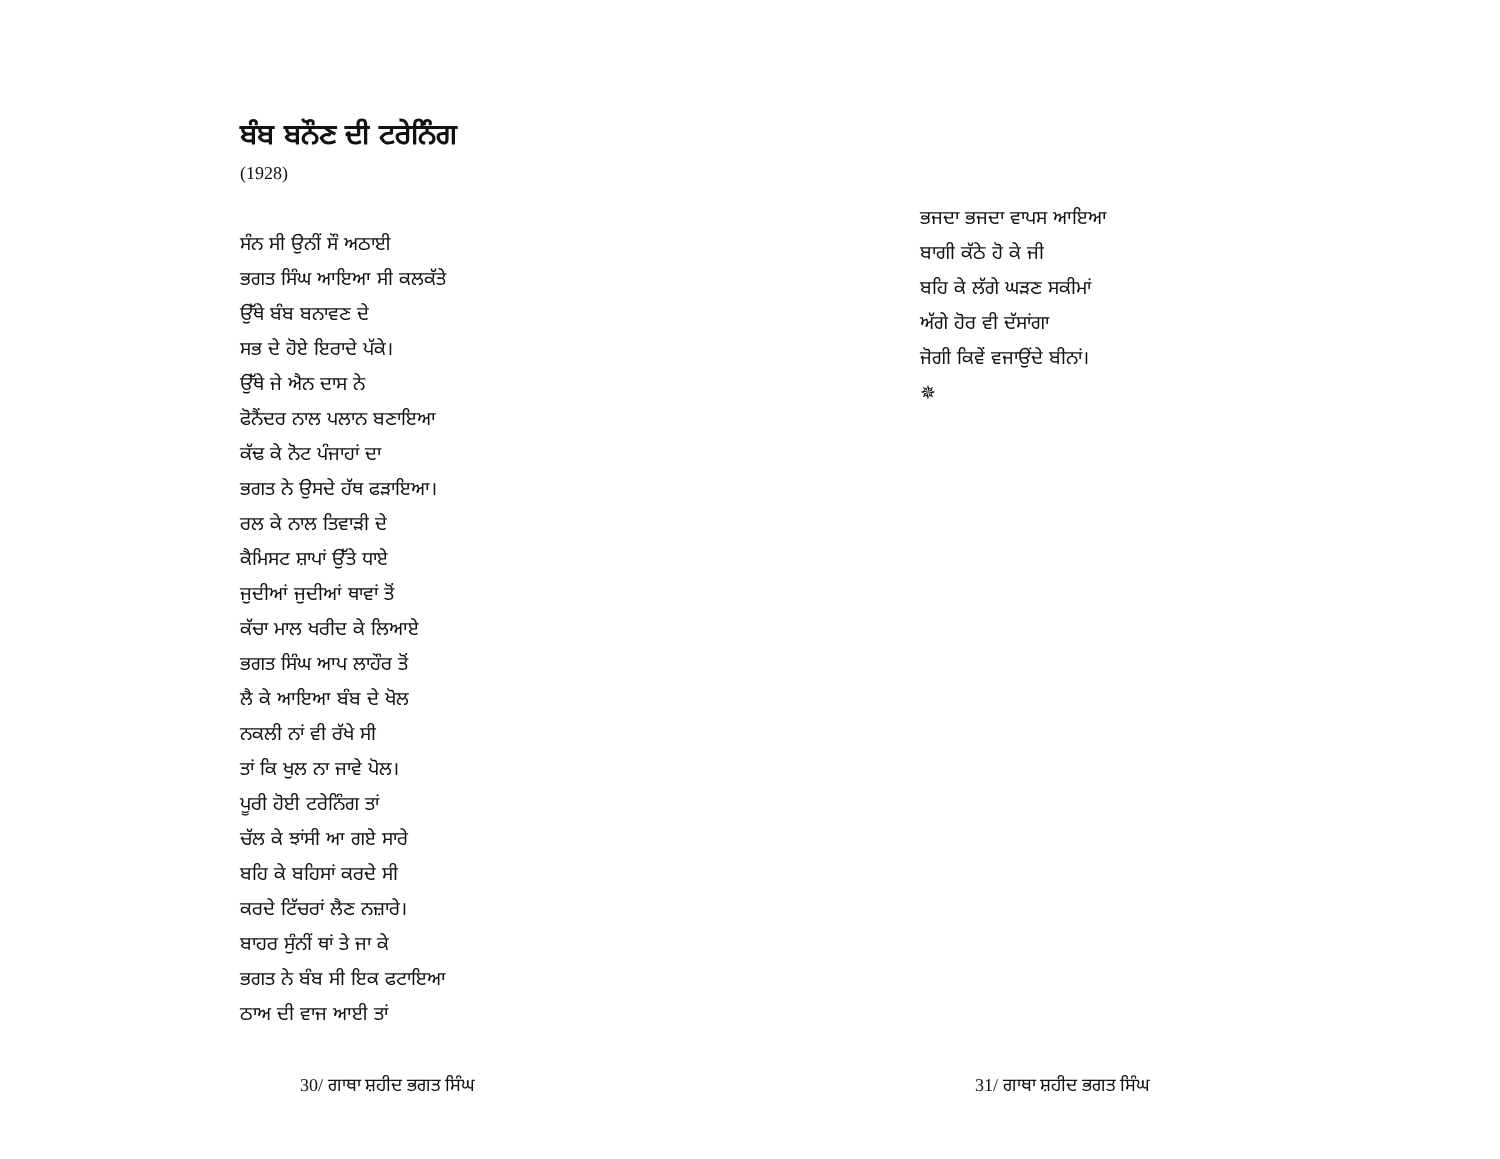ਬੰਬ ਬਨੌਣ ਦੀ ਟਰੇਨਿੰਗ
(1928)
ਸੰਨ ਸੀ ਉਨੀਂ ਸੌ ਅਠਾਈ
ਭਗਤ ਸਿੰਘ ਆਇਆ ਸੀ ਕਲਕੱਤੇ
ਉੱਥੇ ਬੰਬ ਬਨਾਵਣ ਦੇ
ਸਭ ਦੇ ਹੋਏ ਇਰਾਦੇ ਪੱਕੇ।
ਉੱਥੇ ਜੇ ਐਨ ਦਾਸ ਨੇ
ਫੋਨੈਂਦਰ ਨਾਲ ਪਲਾਨ ਬਣਾਇਆ
ਕੱਢ ਕੇ ਨੋਟ ਪੰਜਾਹਾਂ ਦਾ
ਭਗਤ ਨੇ ਉਸਦੇ ਹੱਥ ਫੜਾਇਆ।
ਰਲ ਕੇ ਨਾਲ ਤਿਵਾੜੀ ਦੇ
ਕੈਮਿਸਟ ਸ਼ਾਪਾਂ ਉੱਤੇ ਧਾਏ
ਜੁਦੀਆਂ ਜੁਦੀਆਂ ਥਾਵਾਂ ਤੋਂ
ਕੱਚਾ ਮਾਲ ਖਰੀਦ ਕੇ ਲਿਆਏ
ਭਗਤ ਸਿੰਘ ਆਪ ਲਾਹੌਰ ਤੋਂ
ਲੈ ਕੇ ਆਇਆ ਬੰਬ ਦੇ ਖੋਲ
ਨਕਲੀ ਨਾਂ ਵੀ ਰੱਖੇ ਸੀ
ਤਾਂ ਕਿ ਖੁਲ ਨਾ ਜਾਵੇ ਪੋਲ।
ਪੂਰੀ ਹੋਈ ਟਰੇਨਿੰਗ ਤਾਂ
ਚੱਲ ਕੇ ਝਾਂਸੀ ਆ ਗਏ ਸਾਰੇ
ਬਹਿ ਕੇ ਬਹਿਸਾਂ ਕਰਦੇ ਸੀ
ਕਰਦੇ ਟਿੱਚਰਾਂ ਲੈਣ ਨਜ਼ਾਰੇ।
ਬਾਹਰ ਸੁੰਨੀਂ ਥਾਂ ਤੇ ਜਾ ਕੇ
ਭਗਤ ਨੇ ਬੰਬ ਸੀ ਇਕ ਫਟਾਇਆ
ਠਾਅ ਦੀ ਵਾਜ ਆਈ ਤਾਂ
30/ ਗਾਥਾ ਸ਼ਹੀਦ ਭਗਤ ਸਿੰਘ
ਭਜਦਾ ਭਜਦਾ ਵਾਪਸ ਆਇਆ
ਬਾਗੀ ਕੱਠੇ ਹੋ ਕੇ ਜੀ
ਬਹਿ ਕੇ ਲੱਗੇ ਘੜਣ ਸਕੀਮਾਂ
ਅੱਗੇ ਹੋਰ ਵੀ ਦੱਸਾਂਗਾ
ਜੋਗੀ ਕਿਵੇਂ ਵਜਾਉਂਦੇ ਬੀਨਾਂ।
✵
31/ ਗਾਥਾ ਸ਼ਹੀਦ ਭਗਤ ਸਿੰਘ